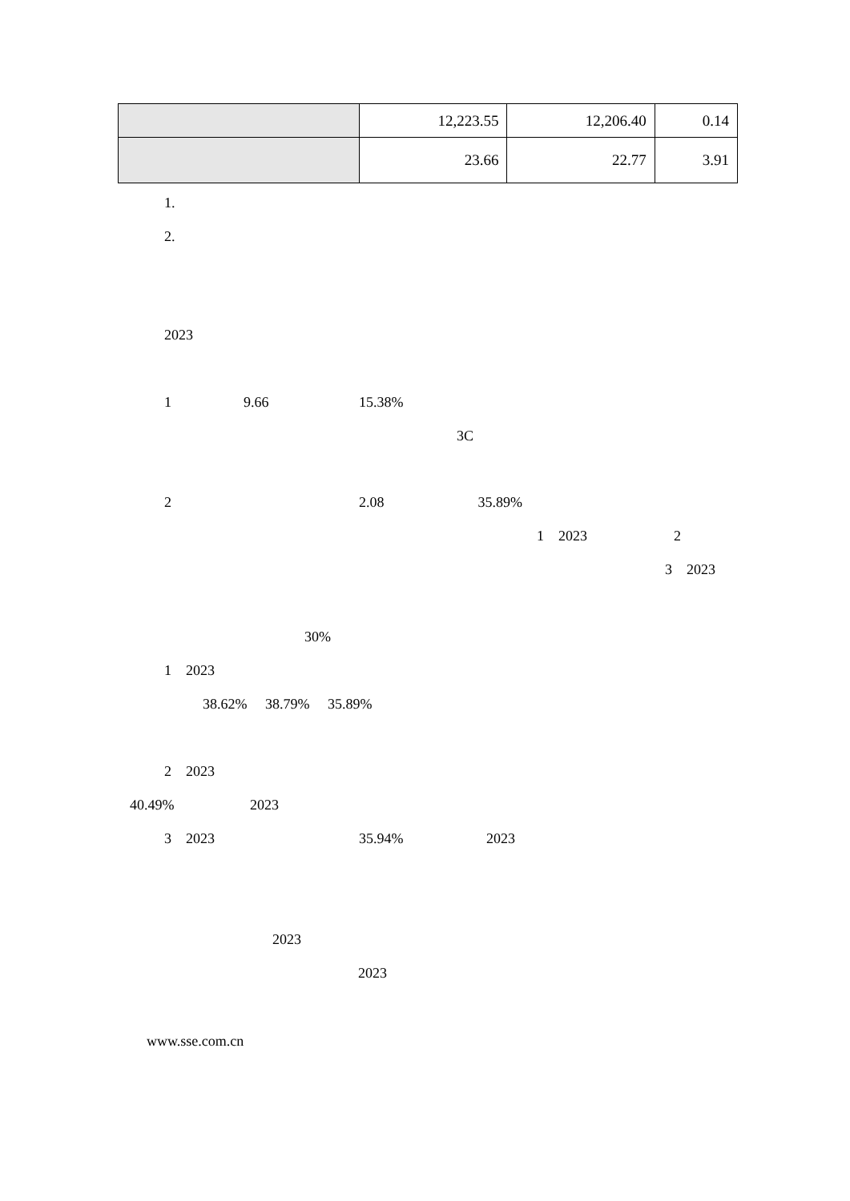| | 12,223.55 | 12,206.40 | 0.14 |
| | 23.66 | 22.77 | 3.91 |
1.
2.
2023
1 9.66 15.38%
3C
2 2.08 35.89%
1 2023 2
3 2023
30%
1 2023
38.62% 38.79% 35.89%
2 2023
40.49% 2023
3 2023 35.94% 2023
2023
2023
www.sse.com.cn